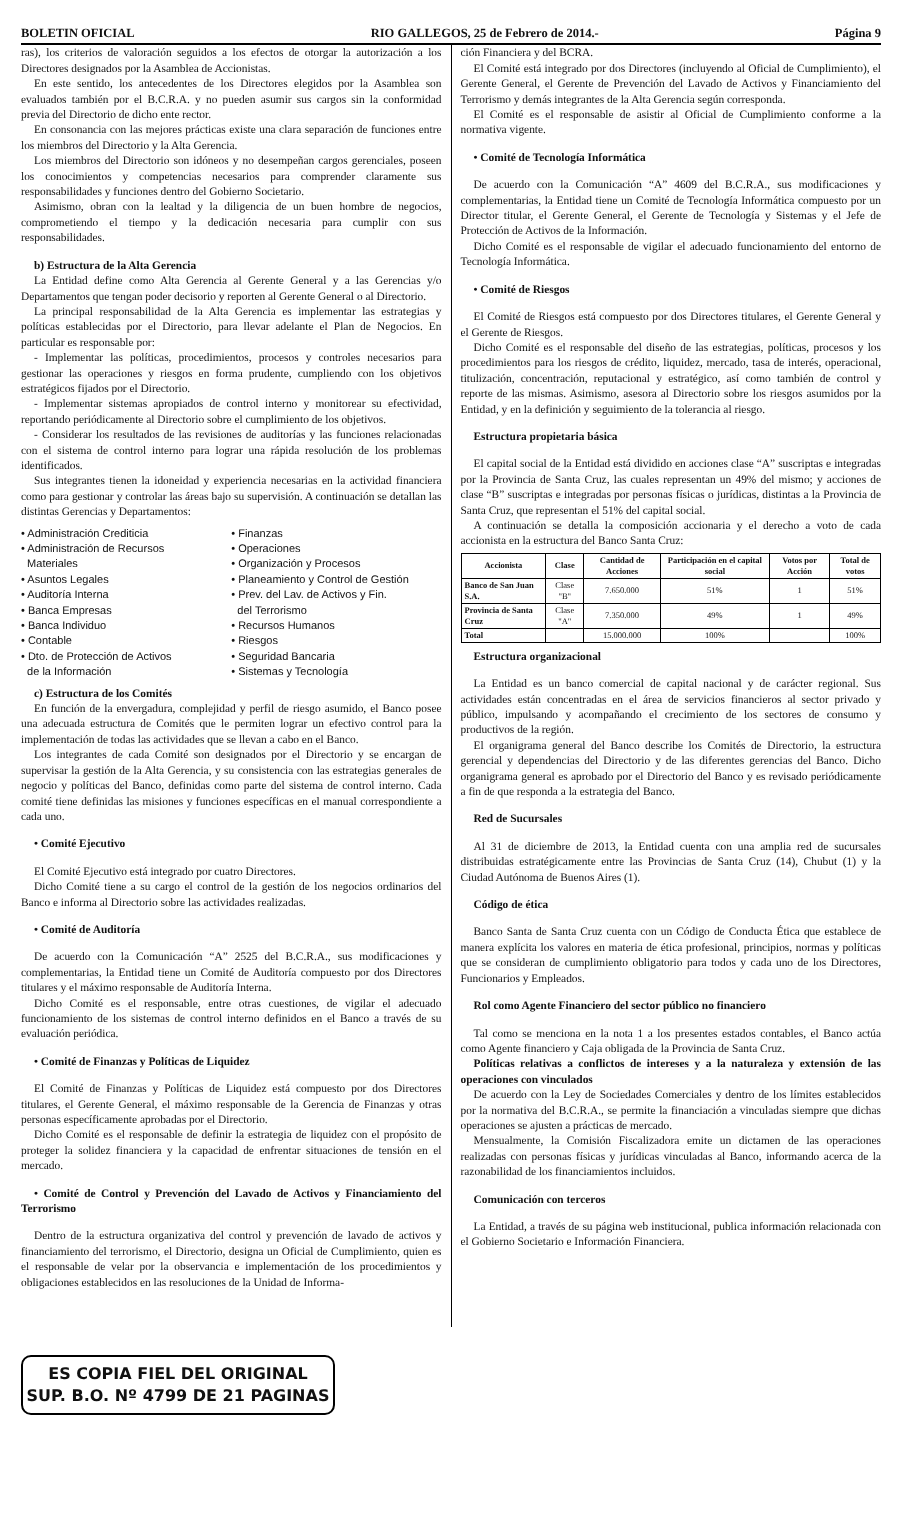BOLETIN OFICIAL RIO GALLEGOS, 25 de Febrero de 2014.- Página 9
ras), los criterios de valoración seguidos a los efectos de otorgar la autorización a los Directores designados por la Asamblea de Accionistas.
En este sentido, los antecedentes de los Directores elegidos por la Asamblea son evaluados también por el B.C.R.A. y no pueden asumir sus cargos sin la conformidad previa del Directorio de dicho ente rector.
En consonancia con las mejores prácticas existe una clara separación de funciones entre los miembros del Directorio y la Alta Gerencia.
Los miembros del Directorio son idóneos y no desempeñan cargos gerenciales, poseen los conocimientos y competencias necesarios para comprender claramente sus responsabilidades y funciones dentro del Gobierno Societario.
Asimismo, obran con la lealtad y la diligencia de un buen hombre de negocios, comprometiendo el tiempo y la dedicación necesaria para cumplir con sus responsabilidades.
b) Estructura de la Alta Gerencia
La Entidad define como Alta Gerencia al Gerente General y a las Gerencias y/o Departamentos que tengan poder decisorio y reporten al Gerente General o al Directorio.
La principal responsabilidad de la Alta Gerencia es implementar las estrategias y políticas establecidas por el Directorio, para llevar adelante el Plan de Negocios. En particular es responsable por:
- Implementar las políticas, procedimientos, procesos y controles necesarios para gestionar las operaciones y riesgos en forma prudente, cumpliendo con los objetivos estratégicos fijados por el Directorio.
- Implementar sistemas apropiados de control interno y monitorear su efectividad, reportando periódicamente al Directorio sobre el cumplimiento de los objetivos.
- Considerar los resultados de las revisiones de auditorías y las funciones relacionadas con el sistema de control interno para lograr una rápida resolución de los problemas identificados.
Sus integrantes tienen la idoneidad y experiencia necesarias en la actividad financiera como para gestionar y controlar las áreas bajo su supervisión. A continuación se detallan las distintas Gerencias y Departamentos:
• Administración Crediticia
• Administración de Recursos
Materiales
• Asuntos Legales
• Auditoría Interna
• Banca Empresas
• Banca Individuo
• Contable
• Dto. de Protección de Activos
de la Información
• Finanzas
• Operaciones
• Organización y Procesos
• Planeamiento y Control de Gestión
• Prev. del Lav. de Activos y Fin.
del Terrorismo
• Recursos Humanos
• Riesgos
• Seguridad Bancaria
• Sistemas y Tecnología
c) Estructura de los Comités
En función de la envergadura, complejidad y perfil de riesgo asumido, el Banco posee una adecuada estructura de Comités que le permiten lograr un efectivo control para la implementación de todas las actividades que se llevan a cabo en el Banco.
Los integrantes de cada Comité son designados por el Directorio y se encargan de supervisar la gestión de la Alta Gerencia, y su consistencia con las estrategias generales de negocio y políticas del Banco, definidas como parte del sistema de control interno. Cada comité tiene definidas las misiones y funciones específicas en el manual correspondiente a cada uno.
• Comité Ejecutivo
El Comité Ejecutivo está integrado por cuatro Directores.
Dicho Comité tiene a su cargo el control de la gestión de los negocios ordinarios del Banco e informa al Directorio sobre las actividades realizadas.
• Comité de Auditoría
De acuerdo con la Comunicación “A” 2525 del B.C.R.A., sus modificaciones y complementarias, la Entidad tiene un Comité de Auditoría compuesto por dos Directores titulares y el máximo responsable de Auditoría Interna.
Dicho Comité es el responsable, entre otras cuestiones, de vigilar el adecuado funcionamiento de los sistemas de control interno definidos en el Banco a través de su evaluación periódica.
• Comité de Finanzas y Políticas de Liquidez
El Comité de Finanzas y Políticas de Liquidez está compuesto por dos Directores titulares, el Gerente General, el máximo responsable de la Gerencia de Finanzas y otras personas específicamente aprobadas por el Directorio.
Dicho Comité es el responsable de definir la estrategia de liquidez con el propósito de proteger la solidez financiera y la capacidad de enfrentar situaciones de tensión en el mercado.
• Comité de Control y Prevención del Lavado de Activos y Financiamiento del Terrorismo
Dentro de la estructura organizativa del control y prevención de lavado de activos y financiamiento del terrorismo, el Directorio, designa un Oficial de Cumplimiento, quien es el responsable de velar por la observancia e implementación de los procedimientos y obligaciones establecidos en las resoluciones de la Unidad de Informa-
ción Financiera y del BCRA.
El Comité está integrado por dos Directores (incluyendo al Oficial de Cumplimiento), el Gerente General, el Gerente de Prevención del Lavado de Activos y Financiamiento del Terrorismo y demás integrantes de la Alta Gerencia según corresponda.
El Comité es el responsable de asistir al Oficial de Cumplimiento conforme a la normativa vigente.
• Comité de Tecnología Informática
De acuerdo con la Comunicación “A” 4609 del B.C.R.A., sus modificaciones y complementarias, la Entidad tiene un Comité de Tecnología Informática compuesto por un Director titular, el Gerente General, el Gerente de Tecnología y Sistemas y el Jefe de Protección de Activos de la Información.
Dicho Comité es el responsable de vigilar el adecuado funcionamiento del entorno de Tecnología Informática.
• Comité de Riesgos
El Comité de Riesgos está compuesto por dos Directores titulares, el Gerente General y el Gerente de Riesgos.
Dicho Comité es el responsable del diseño de las estrategias, políticas, procesos y los procedimientos para los riesgos de crédito, liquidez, mercado, tasa de interés, operacional, titulización, concentración, reputacional y estratégico, así como también de control y reporte de las mismas. Asimismo, asesora al Directorio sobre los riesgos asumidos por la Entidad, y en la definición y seguimiento de la tolerancia al riesgo.
Estructura propietaria básica
El capital social de la Entidad está dividido en acciones clase “A” suscriptas e integradas por la Provincia de Santa Cruz, las cuales representan un 49% del mismo; y acciones de clase “B” suscriptas e integradas por personas físicas o jurídicas, distintas a la Provincia de Santa Cruz, que representan el 51% del capital social.
A continuación se detalla la composición accionaria y el derecho a voto de cada accionista en la estructura del Banco Santa Cruz:
| Accionista | Clase | Cantidad de Acciones | Participación en el capital social | Votos por Acción | Total de votos |
| --- | --- | --- | --- | --- | --- |
| Banco de San Juan S.A. | Clase "B" | 7.650.000 | 51% | 1 | 51% |
| Provincia de Santa Cruz | Clase "A" | 7.350.000 | 49% | 1 | 49% |
| Total | | 15.000.000 | 100% | | 100% |
Estructura organizacional
La Entidad es un banco comercial de capital nacional y de carácter regional. Sus actividades están concentradas en el área de servicios financieros al sector privado y público, impulsando y acompañando el crecimiento de los sectores de consumo y productivos de la región.
El organigrama general del Banco describe los Comités de Directorio, la estructura gerencial y dependencias del Directorio y de las diferentes gerencias del Banco. Dicho organigrama general es aprobado por el Directorio del Banco y es revisado periódicamente a fin de que responda a la estrategia del Banco.
Red de Sucursales
Al 31 de diciembre de 2013, la Entidad cuenta con una amplia red de sucursales distribuidas estratégicamente entre las Provincias de Santa Cruz (14), Chubut (1) y la Ciudad Autónoma de Buenos Aires (1).
Código de ética
Banco Santa de Santa Cruz cuenta con un Código de Conducta Ética que establece de manera explícita los valores en materia de ética profesional, principios, normas y políticas que se consideran de cumplimiento obligatorio para todos y cada uno de los Directores, Funcionarios y Empleados.
Rol como Agente Financiero del sector público no financiero
Tal como se menciona en la nota 1 a los presentes estados contables, el Banco actúa como Agente financiero y Caja obligada de la Provincia de Santa Cruz.
Políticas relativas a conflictos de intereses y a la naturaleza y extensión de las operaciones con vinculados
De acuerdo con la Ley de Sociedades Comerciales y dentro de los límites establecidos por la normativa del B.C.R.A., se permite la financiación a vinculadas siempre que dichas operaciones se ajusten a prácticas de mercado.
Mensualmente, la Comisión Fiscalizadora emite un dictamen de las operaciones realizadas con personas físicas y jurídicas vinculadas al Banco, informando acerca de la razonabilidad de los financiamientos incluidos.
Comunicación con terceros
La Entidad, a través de su página web institucional, publica información relacionada con el Gobierno Societario e Información Financiera.
ES COPIA FIEL DEL ORIGINAL
SUP. B.O. Nº 4799 DE 21 PAGINAS